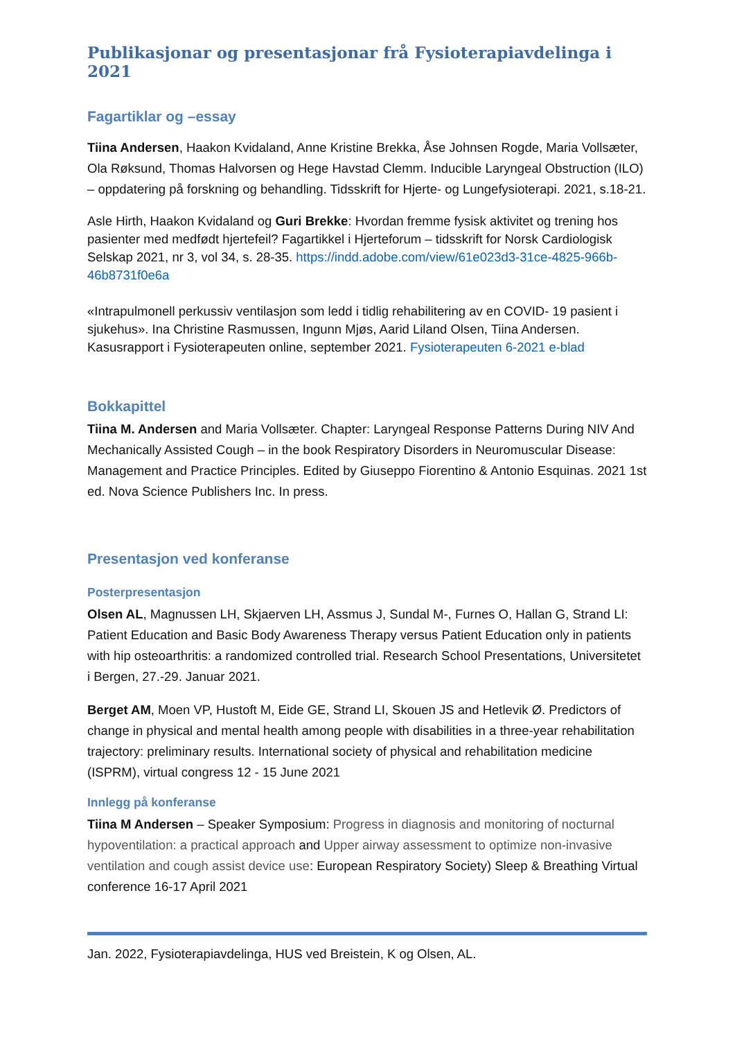Publikasjonar og presentasjonar frå Fysioterapiavdelinga i 2021
Fagartiklar og –essay
Tiina Andersen, Haakon Kvidaland, Anne Kristine Brekka, Åse Johnsen Rogde, Maria Vollsæter, Ola Røksund, Thomas Halvorsen og Hege Havstad Clemm. Inducible Laryngeal Obstruction (ILO) – oppdatering på forskning og behandling. Tidsskrift for Hjerte- og Lungefysioterapi. 2021, s.18-21.
Asle Hirth, Haakon Kvidaland og Guri Brekke: Hvordan fremme fysisk aktivitet og trening hos pasienter med medfødt hjertefeil? Fagartikkel i Hjerteforum – tidsskrift for Norsk Cardiologisk Selskap 2021, nr 3, vol 34, s. 28-35. https://indd.adobe.com/view/61e023d3-31ce-4825-966b-46b8731f0e6a
«Intrapulmonell perkussiv ventilasjon som ledd i tidlig rehabilitering av en COVID- 19 pasient i sjukehus». Ina Christine Rasmussen, Ingunn Mjøs, Aarid Liland Olsen, Tiina Andersen. Kasusrapport i Fysioterapeuten online, september 2021. Fysioterapeuten 6-2021 e-blad
Bokkapittel
Tiina M. Andersen and Maria Vollsæter. Chapter: Laryngeal Response Patterns During NIV And Mechanically Assisted Cough – in the book Respiratory Disorders in Neuromuscular Disease: Management and Practice Principles. Edited by Giuseppo Fiorentino & Antonio Esquinas. 2021 1st ed. Nova Science Publishers Inc. In press.
Presentasjon ved konferanse
Posterpresentasjon
Olsen AL, Magnussen LH, Skjaerven LH, Assmus J, Sundal M-, Furnes O, Hallan G, Strand LI: Patient Education and Basic Body Awareness Therapy versus Patient Education only in patients with hip osteoarthritis: a randomized controlled trial. Research School Presentations, Universitetet i Bergen, 27.-29. Januar 2021.
Berget AM, Moen VP, Hustoft M, Eide GE, Strand LI, Skouen JS and Hetlevik Ø. Predictors of change in physical and mental health among people with disabilities in a three-year rehabilitation trajectory: preliminary results. International society of physical and rehabilitation medicine (ISPRM), virtual congress 12 - 15 June 2021
Innlegg på konferanse
Tiina M Andersen – Speaker Symposium: Progress in diagnosis and monitoring of nocturnal hypoventilation: a practical approach and Upper airway assessment to optimize non-invasive ventilation and cough assist device use: European Respiratory Society) Sleep & Breathing Virtual conference 16-17 April 2021
Jan. 2022, Fysioterapiavdelinga, HUS ved Breistein, K og Olsen, AL.